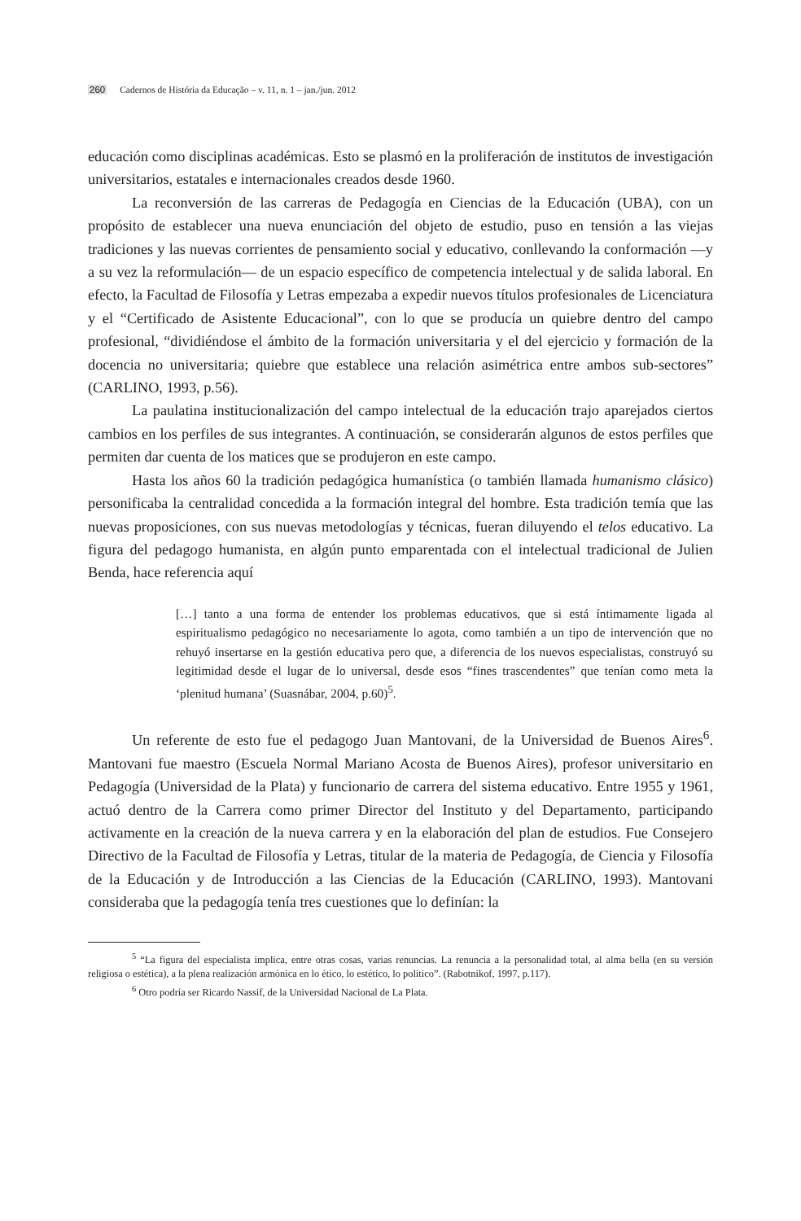260 Cadernos de História da Educação – v. 11, n. 1 – jan./jun. 2012
educación como disciplinas académicas. Esto se plasmó en la proliferación de institutos de investigación universitarios, estatales e internacionales creados desde 1960.
La reconversión de las carreras de Pedagogía en Ciencias de la Educación (UBA), con un propósito de establecer una nueva enunciación del objeto de estudio, puso en tensión a las viejas tradiciones y las nuevas corrientes de pensamiento social y educativo, conllevando la conformación —y a su vez la reformulación— de un espacio específico de competencia intelectual y de salida laboral. En efecto, la Facultad de Filosofía y Letras empezaba a expedir nuevos títulos profesionales de Licenciatura y el “Certificado de Asistente Educacional”, con lo que se producía un quiebre dentro del campo profesional, “dividiéndose el ámbito de la formación universitaria y el del ejercicio y formación de la docencia no universitaria; quiebre que establece una relación asimétrica entre ambos sub-sectores” (CARLINO, 1993, p.56).
La paulatina institucionalización del campo intelectual de la educación trajo aparejados ciertos cambios en los perfiles de sus integrantes. A continuación, se considerarán algunos de estos perfiles que permiten dar cuenta de los matices que se produjeron en este campo.
Hasta los años 60 la tradición pedagógica humanística (o también llamada humanismo clásico) personificaba la centralidad concedida a la formación integral del hombre. Esta tradición temía que las nuevas proposiciones, con sus nuevas metodologías y técnicas, fueran diluyendo el telos educativo. La figura del pedagogo humanista, en algún punto emparentada con el intelectual tradicional de Julien Benda, hace referencia aquí
[…] tanto a una forma de entender los problemas educativos, que si está íntimamente ligada al espiritualismo pedagógico no necesariamente lo agota, como también a un tipo de intervención que no rehuyó insertarse en la gestión educativa pero que, a diferencia de los nuevos especialistas, construyó su legitimidad desde el lugar de lo universal, desde esos “fines trascendentes” que tenían como meta la ‘plenitud humana’ (Suasnábar, 2004, p.60)<sup>5</sup>.
Un referente de esto fue el pedagogo Juan Mantovani, de la Universidad de Buenos Aires<sup>6</sup>. Mantovani fue maestro (Escuela Normal Mariano Acosta de Buenos Aires), profesor universitario en Pedagogía (Universidad de la Plata) y funcionario de carrera del sistema educativo. Entre 1955 y 1961, actuó dentro de la Carrera como primer Director del Instituto y del Departamento, participando activamente en la creación de la nueva carrera y en la elaboración del plan de estudios. Fue Consejero Directivo de la Facultad de Filosofía y Letras, titular de la materia de Pedagogía, de Ciencia y Filosofía de la Educación y de Introducción a las Ciencias de la Educación (CARLINO, 1993). Mantovani consideraba que la pedagogía tenía tres cuestiones que lo definían: la
<sup>5</sup> “La figura del especialista implica, entre otras cosas, varias renuncias. La renuncia a la personalidad total, al alma bella (en su versión religiosa o estética), a la plena realización armónica en lo ético, lo estético, lo político”. (Rabotnikof, 1997, p.117).
<sup>6</sup> Otro podría ser Ricardo Nassif, de la Universidad Nacional de La Plata.